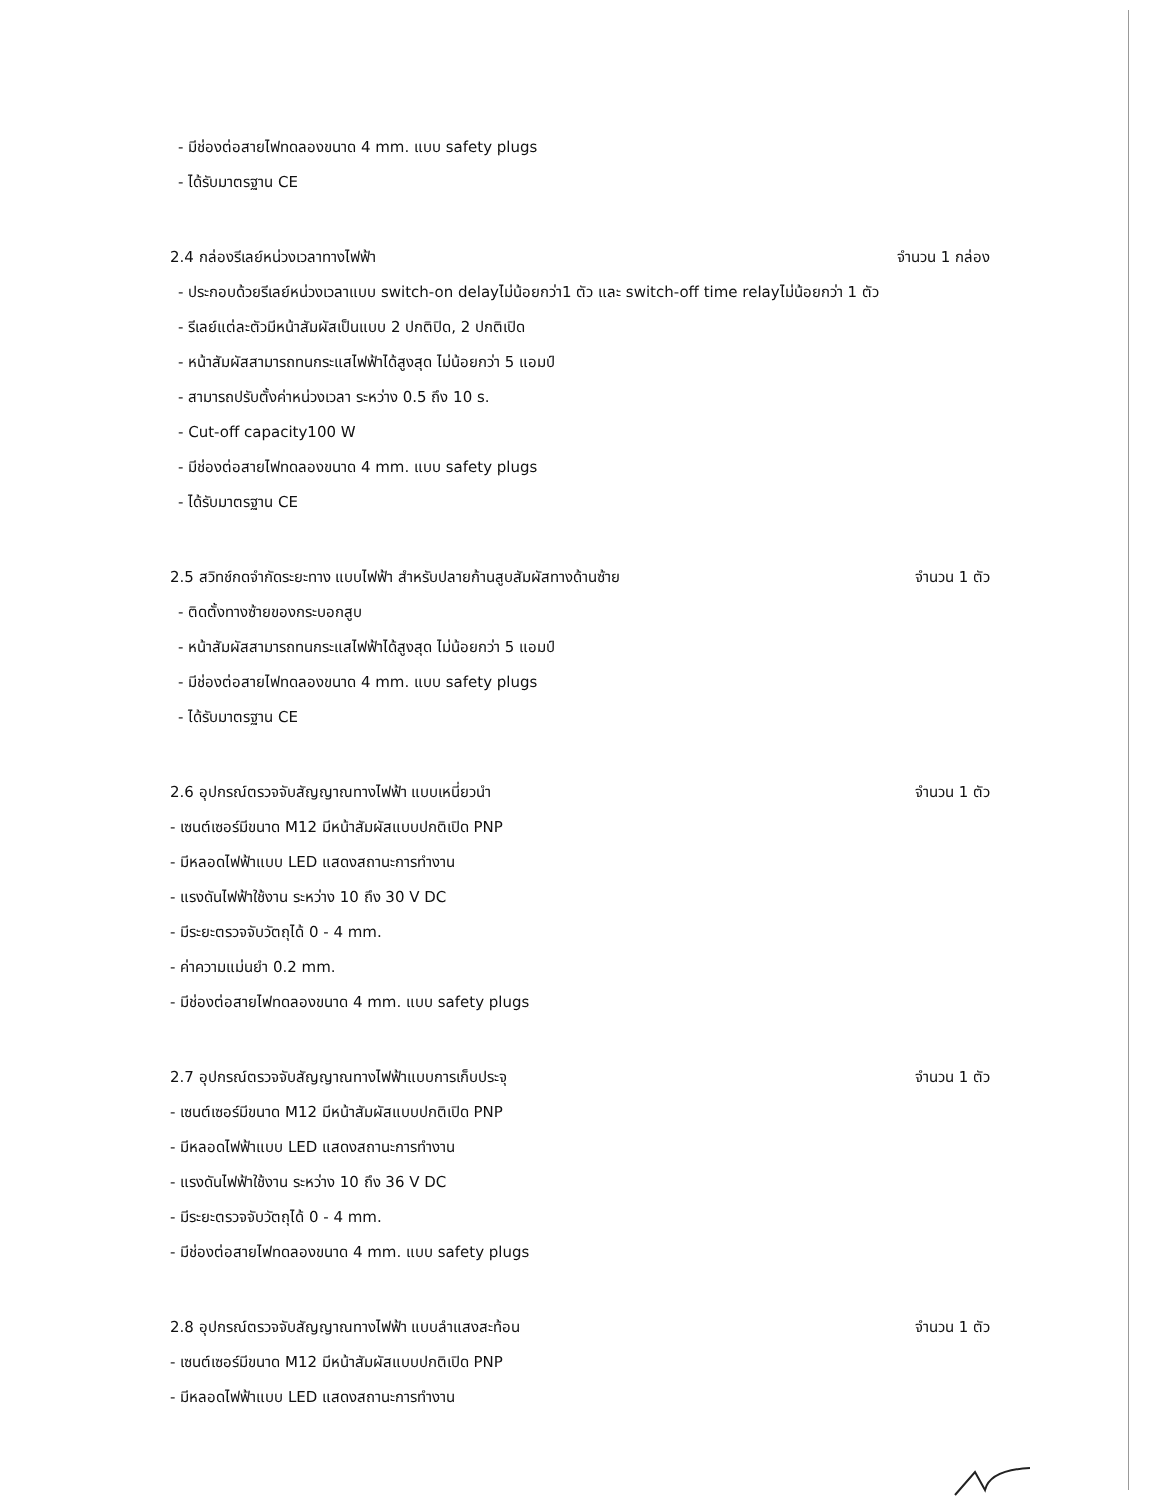- มีช่องต่อสายไฟทดลองขนาด 4 mm. แบบ safety plugs
- ได้รับมาตรฐาน CE
2.4 กล่องรีเลย์หน่วงเวลาทางไฟฟ้า
จำนวน 1 กล่อง
- ประกอบด้วยรีเลย์หน่วงเวลาแบบ switch-on delayไม่น้อยกว่า1 ตัว และ switch-off time relayไม่น้อยกว่า 1 ตัว
- รีเลย์แต่ละตัวมีหน้าสัมผัสเป็นแบบ 2 ปกติปิด, 2 ปกติเปิด
- หน้าสัมผัสสามารถทนกระแสไฟฟ้าได้สูงสุด ไม่น้อยกว่า 5 แอมป์
- สามารถปรับตั้งค่าหน่วงเวลา ระหว่าง 0.5 ถึง 10 s.
- Cut-off capacity100 W
- มีช่องต่อสายไฟทดลองขนาด 4 mm. แบบ safety plugs
- ได้รับมาตรฐาน CE
2.5 สวิทช์กดจำกัดระยะทาง แบบไฟฟ้า สำหรับปลายก้านสูบสัมผัสทางด้านซ้าย
จำนวน 1 ตัว
- ติดตั้งทางซ้ายของกระบอกสูบ
- หน้าสัมผัสสามารถทนกระแสไฟฟ้าได้สูงสุด ไม่น้อยกว่า 5 แอมป์
- มีช่องต่อสายไฟทดลองขนาด 4 mm. แบบ safety plugs
- ได้รับมาตรฐาน CE
2.6 อุปกรณ์ตรวจจับสัญญาณทางไฟฟ้า แบบเหนี่ยวนำ
จำนวน 1 ตัว
- เซนต์เซอร์มีขนาด M12 มีหน้าสัมผัสแบบปกติเปิด PNP
- มีหลอดไฟฟ้าแบบ LED แสดงสถานะการทำงาน
- แรงดันไฟฟ้าใช้งาน ระหว่าง 10 ถึง 30 V DC
- มีระยะตรวจจับวัตถุได้ 0 - 4 mm.
- ค่าความแม่นยำ 0.2 mm.
- มีช่องต่อสายไฟทดลองขนาด 4 mm. แบบ safety plugs
2.7 อุปกรณ์ตรวจจับสัญญาณทางไฟฟ้าแบบการเก็บประจุ
จำนวน 1 ตัว
- เซนต์เซอร์มีขนาด M12 มีหน้าสัมผัสแบบปกติเปิด PNP
- มีหลอดไฟฟ้าแบบ LED แสดงสถานะการทำงาน
- แรงดันไฟฟ้าใช้งาน ระหว่าง 10 ถึง 36 V DC
- มีระยะตรวจจับวัตถุได้ 0 - 4 mm.
- มีช่องต่อสายไฟทดลองขนาด 4 mm. แบบ safety plugs
2.8 อุปกรณ์ตรวจจับสัญญาณทางไฟฟ้า แบบลำแสงสะท้อน
จำนวน 1 ตัว
- เซนต์เซอร์มีขนาด M12 มีหน้าสัมผัสแบบปกติเปิด PNP
- มีหลอดไฟฟ้าแบบ LED แสดงสถานะการทำงาน